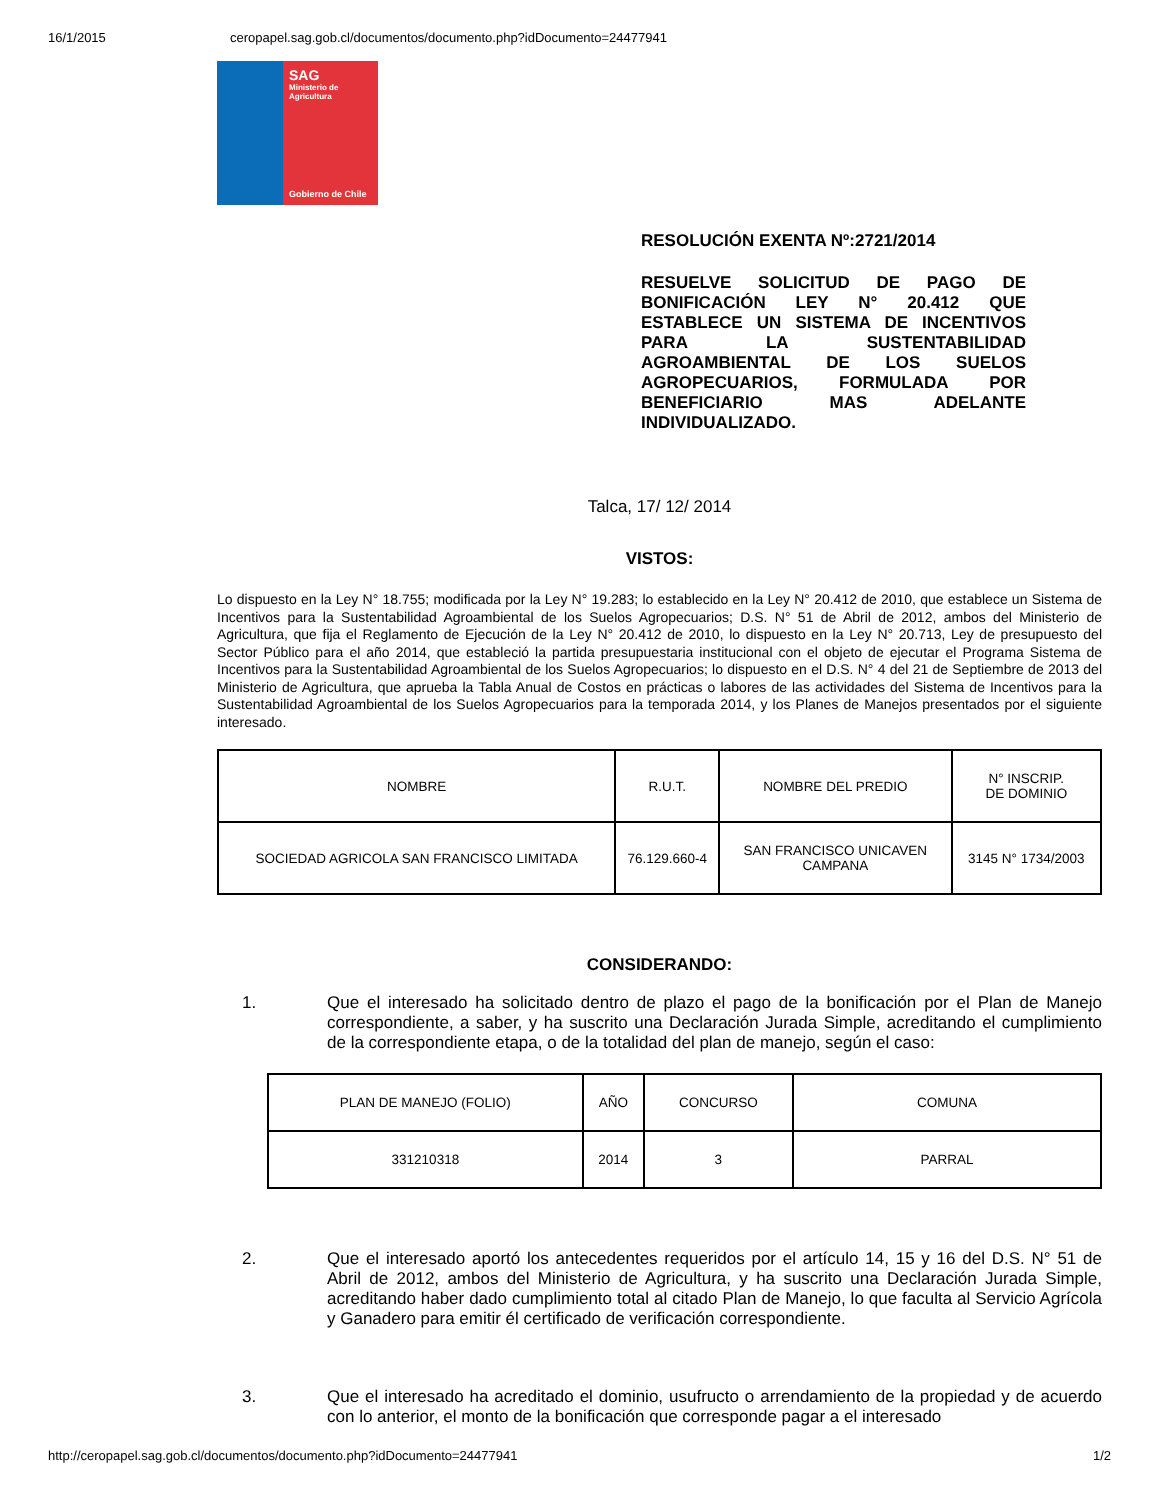16/1/2015 ceropapel.sag.gob.cl/documentos/documento.php?idDocumento=24477941
SAG
Ministerio de
Agricultura
Gobierno de Chile
RESOLUCIÓN EXENTA Nº:2721/2014
RESUELVE SOLICITUD DE PAGO DE BONIFICACIÓN LEY N° 20.412 QUE ESTABLECE UN SISTEMA DE INCENTIVOS PARA LA SUSTENTABILIDAD AGROAMBIENTAL DE LOS SUELOS AGROPECUARIOS, FORMULADA POR BENEFICIARIO MAS ADELANTE INDIVIDUALIZADO.
Talca, 17/ 12/ 2014
VISTOS:
Lo dispuesto en la Ley N° 18.755; modificada por la Ley N° 19.283; lo establecido en la Ley N° 20.412 de 2010, que establece un Sistema de Incentivos para la Sustentabilidad Agroambiental de los Suelos Agropecuarios; D.S. N° 51 de Abril de 2012, ambos del Ministerio de Agricultura, que fija el Reglamento de Ejecución de la Ley N° 20.412 de 2010, lo dispuesto en la Ley N° 20.713, Ley de presupuesto del Sector Público para el año 2014, que estableció la partida presupuestaria institucional con el objeto de ejecutar el Programa Sistema de Incentivos para la Sustentabilidad Agroambiental de los Suelos Agropecuarios; lo dispuesto en el D.S. N° 4 del 21 de Septiembre de 2013 del Ministerio de Agricultura, que aprueba la Tabla Anual de Costos en prácticas o labores de las actividades del Sistema de Incentivos para la Sustentabilidad Agroambiental de los Suelos Agropecuarios para la temporada 2014, y los Planes de Manejos presentados por el siguiente interesado.
| NOMBRE | R.U.T. | NOMBRE DEL PREDIO | N° INSCRIP. DE DOMINIO |
| SOCIEDAD AGRICOLA SAN FRANCISCO LIMITADA | 76.129.660-4 | SAN FRANCISCO UNICAVEN CAMPANA | 3145 N° 1734/2003 |
CONSIDERANDO:
1. Que el interesado ha solicitado dentro de plazo el pago de la bonificación por el Plan de Manejo correspondiente, a saber, y ha suscrito una Declaración Jurada Simple, acreditando el cumplimiento de la correspondiente etapa, o de la totalidad del plan de manejo, según el caso:
| PLAN DE MANEJO (FOLIO) | AÑO | CONCURSO | COMUNA |
| 331210318 | 2014 | 3 | PARRAL |
2. Que el interesado aportó los antecedentes requeridos por el artículo 14, 15 y 16 del D.S. N° 51 de Abril de 2012, ambos del Ministerio de Agricultura, y ha suscrito una Declaración Jurada Simple, acreditando haber dado cumplimiento total al citado Plan de Manejo, lo que faculta al Servicio Agrícola y Ganadero para emitir él certificado de verificación correspondiente.
3. Que el interesado ha acreditado el dominio, usufructo o arrendamiento de la propiedad y de acuerdo con lo anterior, el monto de la bonificación que corresponde pagar a el interesado
http://ceropapel.sag.gob.cl/documentos/documento.php?idDocumento=24477941 1/2